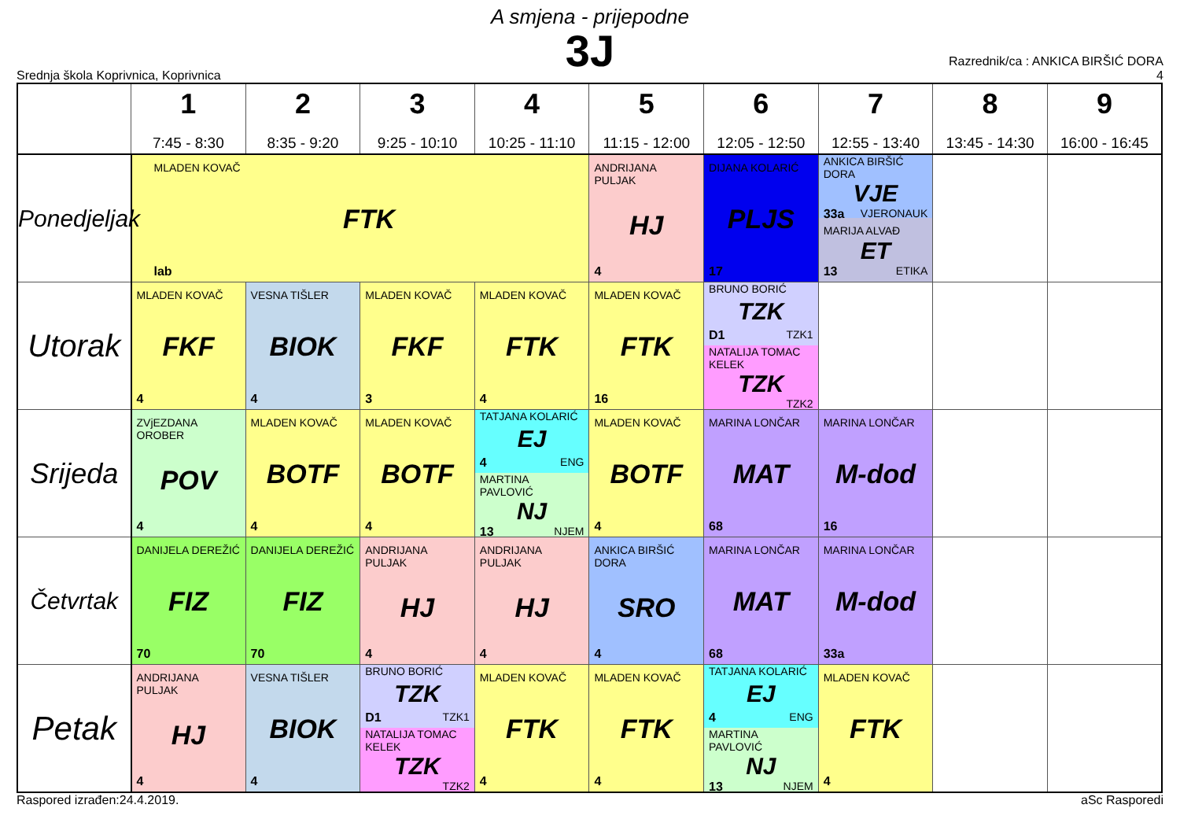A smjena - prijepodne
3J
Srednja škola Koprivnica, Koprivnica
Razrednik/ca : ANKICA BIRŠIĆ DORA
4
| | 1 7:45 - 8:30 | 2 8:35 - 9:20 | 3 9:25 - 10:10 | 4 10:25 - 11:10 | 5 11:15 - 12:00 | 6 12:05 - 12:50 | 7 12:55 - 13:40 | 8 13:45 - 14:30 | 9 16:00 - 16:45 |
| --- | --- | --- | --- | --- | --- | --- | --- | --- | --- |
| Ponedjeljak | MLADEN KOVAČ FTK lab | | | | ANDRIJANA PULJAK HJ 4 | DIJANA KOLARIĆ PLJS 17 | ANKICA BIRŠIĆ DORA VJE 33a VJERONAUK MARIJA ALVAĐ ET 13 ETIKA | | |
| Utorak | MLADEN KOVAČ FKF 4 | VESNA TIŠLER BIOK 4 | MLADEN KOVAČ FKF 3 | MLADEN KOVAČ FTK 4 | MLADEN KOVAČ FTK 16 | BRUNO BORIĆ TZK D1 TZK1 NATALIJA TOMAC KELEK TZK TZK2 | | | |
| Srijeda | ZVjEZDANA OROBER POV 4 | MLADEN KOVAČ BOTF 4 | MLADEN KOVAČ BOTF 4 | TATJANA KOLARIĆ EJ 4 ENG MARTINA PAVLOVIĆ NJ 13 NJEM | MLADEN KOVAČ BOTF 4 | MARINA LONČAR MAT 68 | MARINA LONČAR M-dod 16 | | |
| Četvrtak | DANIJELA DEREŽIĆ FIZ 70 | DANIJELA DEREŽIĆ FIZ 70 | ANDRIJANA PULJAK HJ 4 | ANDRIJANA PULJAK HJ 4 | ANKICA BIRŠIĆ DORA SRO 4 | MARINA LONČAR MAT 68 | MARINA LONČAR M-dod 33a | | |
| Petak | ANDRIJANA PULJAK HJ 4 | VESNA TIŠLER BIOK 4 | BRUNO BORIĆ TZK D1 TZK1 NATALIJA TOMAC KELEK TZK TZK2 | MLADEN KOVAČ FTK 4 | MLADEN KOVAČ FTK 4 | TATJANA KOLARIĆ EJ 4 ENG MARTINA PAVLOVIĆ NJ 13 NJEM | MLADEN KOVAČ FTK 4 | | |
Raspored izrađen:24.4.2019. aSc Rasporedi